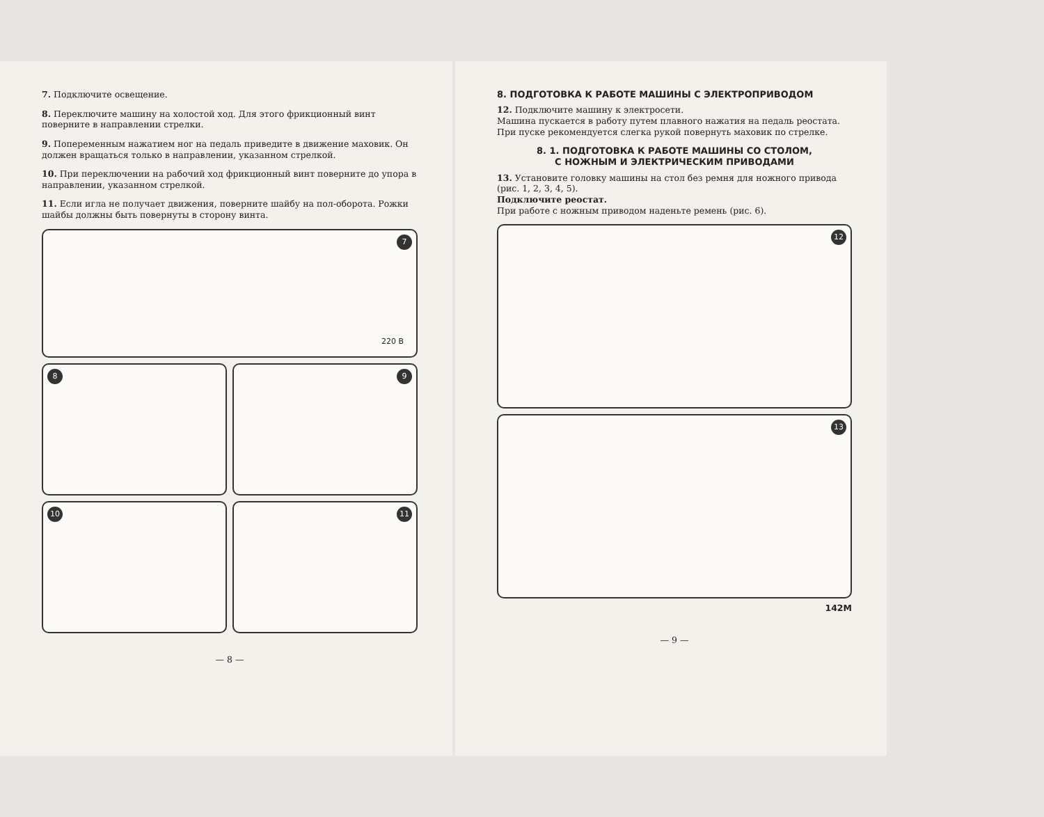7. Подключите освещение.
8. Переключите машину на холостой ход. Для этого фрикционный винт поверните в направлении стрелки.
9. Попеременным нажатием ног на педаль приведите в движение маховик. Он должен вращаться только в направлении, указанном стрелкой.
10. При переключении на рабочий ход фрикционный винт поверните до упора в направлении, указанном стрелкой.
11. Если игла не получает движения, поверните шайбу на пол-оборота. Рожки шайбы должны быть повернуты в сторону винта.
7
220 В
8
9
10
11
— 8 —
8. ПОДГОТОВКА К РАБОТЕ МАШИНЫ С ЭЛЕКТРОПРИВОДОМ
12. Подключите машину к электросети.
Машина пускается в работу путем плавного нажатия на педаль реостата. При пуске рекомендуется слегка рукой повернуть маховик по стрелке.
8. 1. ПОДГОТОВКА К РАБОТЕ МАШИНЫ СО СТОЛОМ,
С НОЖНЫМ И ЭЛЕКТРИЧЕСКИМ ПРИВОДАМИ
13. Установите головку машины на стол без ремня для ножного привода (рис. 1, 2, 3, 4, 5).
Подключите реостат.
При работе с ножным приводом наденьте ремень (рис. 6).
12
13
142М
— 9 —